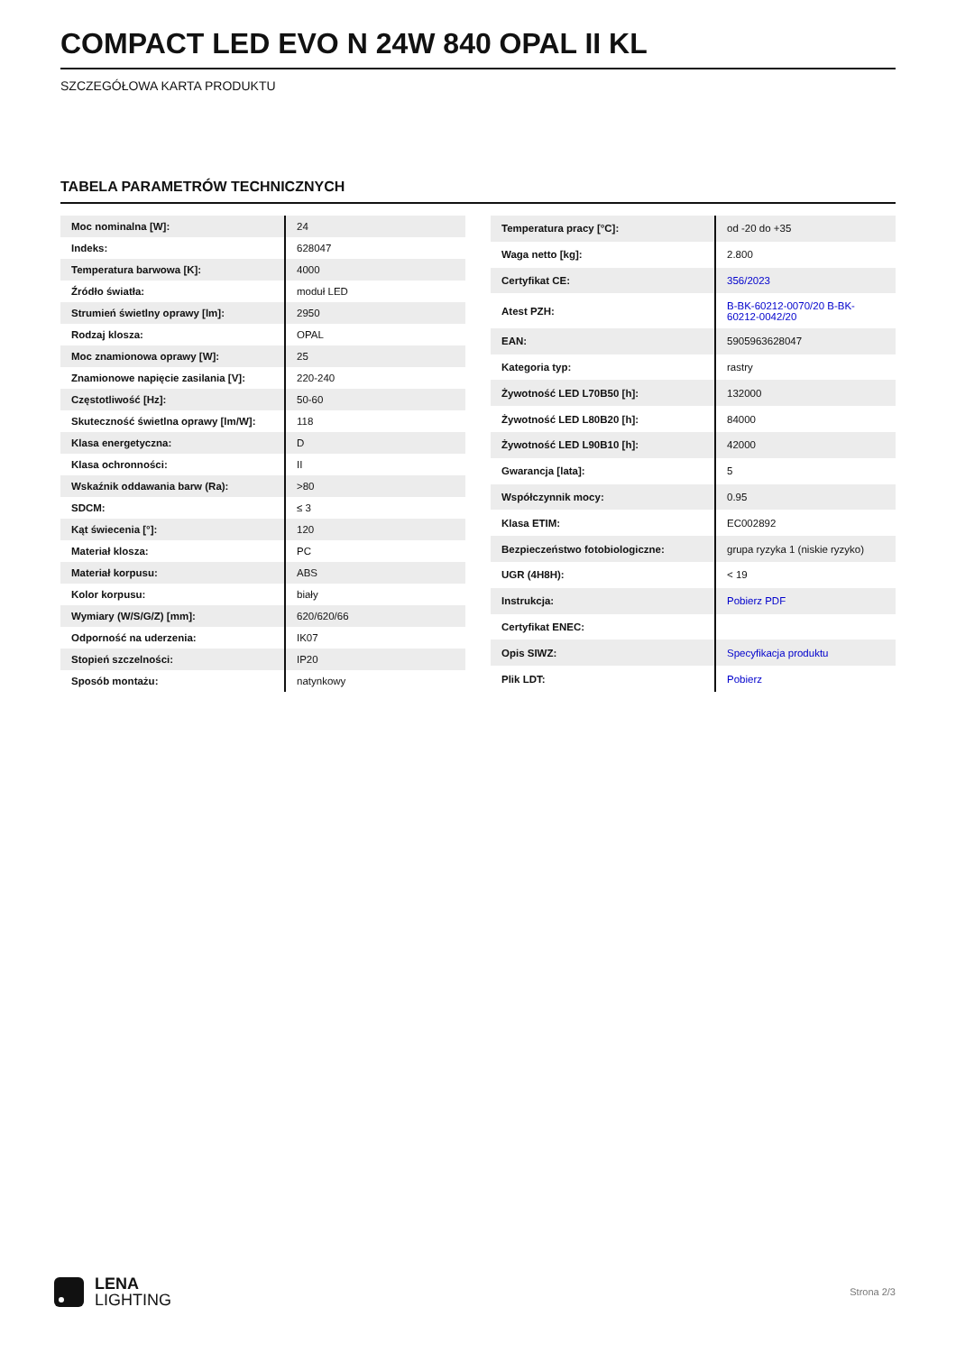COMPACT LED EVO N 24W 840 OPAL II KL
SZCZEGÓŁOWA KARTA PRODUKTU
TABELA PARAMETRÓW TECHNICZNYCH
| Moc nominalna [W]: | 24 |
| Indeks: | 628047 |
| Temperatura barwowa [K]: | 4000 |
| Źródło światła: | moduł LED |
| Strumień świetlny oprawy [lm]: | 2950 |
| Rodzaj klosza: | OPAL |
| Moc znamionowa oprawy [W]: | 25 |
| Znamionowe napięcie zasilania [V]: | 220-240 |
| Częstotliwość [Hz]: | 50-60 |
| Skuteczność świetlna oprawy [lm/W]: | 118 |
| Klasa energetyczna: | D |
| Klasa ochronności: | II |
| Wskaźnik oddawania barw (Ra): | >80 |
| SDCM: | ≤ 3 |
| Kąt świecenia [°]: | 120 |
| Materiał klosza: | PC |
| Materiał korpusu: | ABS |
| Kolor korpusu: | biały |
| Wymiary (W/S/G/Z) [mm]: | 620/620/66 |
| Odporność na uderzenia: | IK07 |
| Stopień szczelności: | IP20 |
| Sposób montażu: | natynkowy |
| Temperatura pracy [°C]: | od -20 do +35 |
| Waga netto [kg]: | 2.800 |
| Certyfikat CE: | 356/2023 |
| Atest PZH: | B-BK-60212-0070/20 B-BK-60212-0042/20 |
| EAN: | 5905963628047 |
| Kategoria typ: | rastry |
| Żywotność LED L70B50 [h]: | 132000 |
| Żywotność LED L80B20 [h]: | 84000 |
| Żywotność LED L90B10 [h]: | 42000 |
| Gwarancja [lata]: | 5 |
| Współczynnik mocy: | 0.95 |
| Klasa ETIM: | EC002892 |
| Bezpieczeństwo fotobiologiczne: | grupa ryzyka 1 (niskie ryzyko) |
| UGR (4H8H): | < 19 |
| Instrukcja: | Pobierz PDF |
| Certyfikat ENEC: | |
| Opis SIWZ: | Specyfikacja produktu |
| Plik LDT: | Pobierz |
LENA
LIGHTING
Strona 2/3